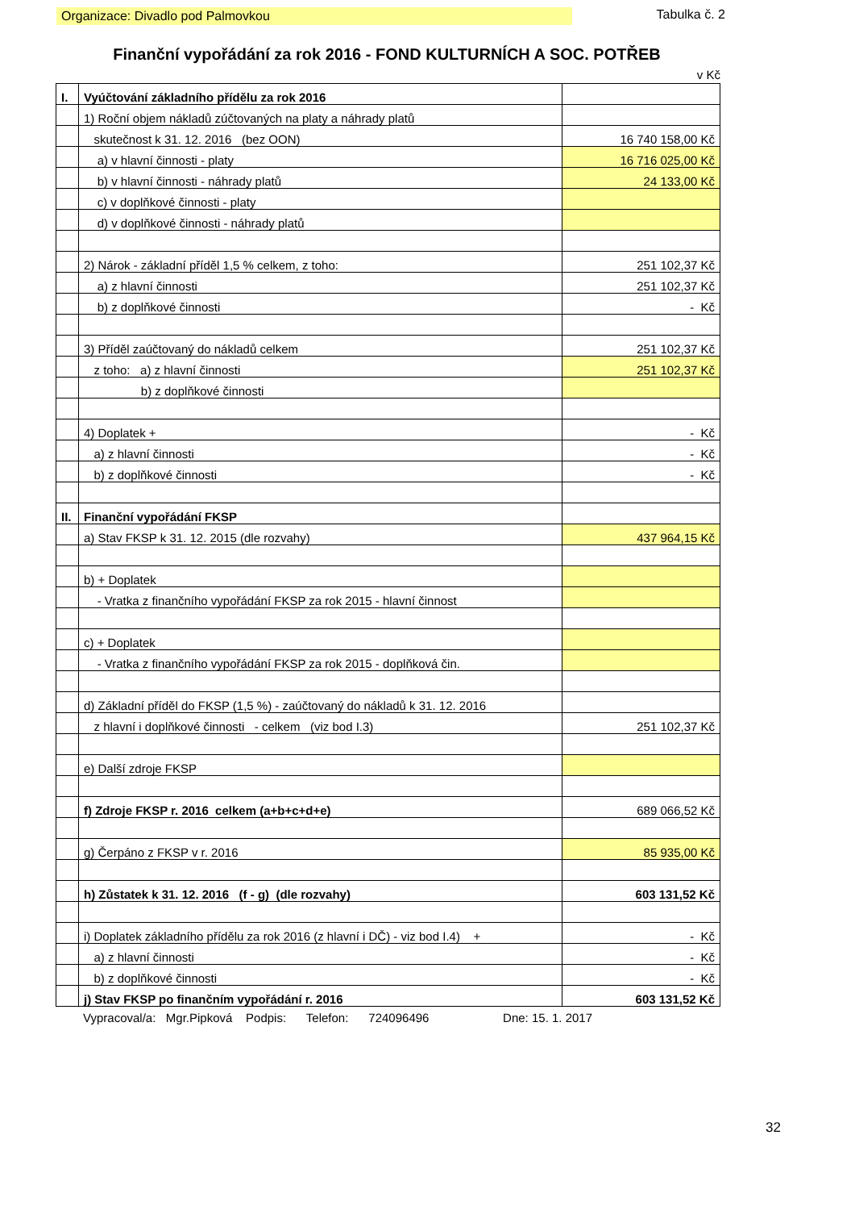Organizace: Divadlo pod Palmovkou Tabulka č. 2
Finanční vypořádání za rok 2016 - FOND KULTURNÍCH A SOC. POTŘEB
v Kč
| I. | Vyúčtování základního přídělu za rok 2016 | |
| | 1) Roční objem nákladů zúčtovaných na platy a náhrady platů | |
| | skutečnost k 31. 12. 2016 (bez OON) | 16 740 158,00 Kč |
| | a) v hlavní činnosti - platy | 16 716 025,00 Kč |
| | b) v hlavní činnosti - náhrady platů | 24 133,00 Kč |
| | c) v doplňkové činnosti - platy | |
| | d) v doplňkové činnosti - náhrady platů | |
| | 2) Nárok - základní příděl 1,5 % celkem, z toho: | 251 102,37 Kč |
| | a) z hlavní činnosti | 251 102,37 Kč |
| | b) z doplňkové činnosti | - Kč |
| | 3) Příděl zaúčtovaný do nákladů celkem | 251 102,37 Kč |
| | z toho: a) z hlavní činnosti | 251 102,37 Kč |
| | b) z doplňkové činnosti | |
| | 4) Doplatek + | - Kč |
| | a) z hlavní činnosti | - Kč |
| | b) z doplňkové činnosti | - Kč |
| II. | Finanční vypořádání FKSP | |
| | a) Stav FKSP k 31. 12. 2015 (dle rozvahy) | 437 964,15 Kč |
| | b) + Doplatek | |
| | - Vratka z finančního vypořádání FKSP za rok 2015 - hlavní činnost | |
| | c) + Doplatek | |
| | - Vratka z finančního vypořádání FKSP za rok 2015 - doplňková čin. | |
| | d) Základní příděl do FKSP (1,5 %) - zaúčtovaný do nákladů k 31. 12. 2016 | |
| | z hlavní i doplňkové činnosti - celkem (viz bod I.3) | 251 102,37 Kč |
| | e) Další zdroje FKSP | |
| | f) Zdroje FKSP r. 2016 celkem (a+b+c+d+e) | 689 066,52 Kč |
| | g) Čerpáno z FKSP v r. 2016 | 85 935,00 Kč |
| | h) Zůstatek k 31. 12. 2016 (f - g) (dle rozvahy) | 603 131,52 Kč |
| | i) Doplatek základního přídělu za rok 2016 (z hlavní i DČ) - viz bod I.4) + | - Kč |
| | a) z hlavní činnosti | - Kč |
| | b) z doplňkové činnosti | - Kč |
| | j) Stav FKSP po finančním vypořádání r. 2016 | 603 131,52 Kč |
Vypracoval/a: Mgr.Pipková Podpis: Telefon: 724096496 Dne: 15. 1. 2017
32